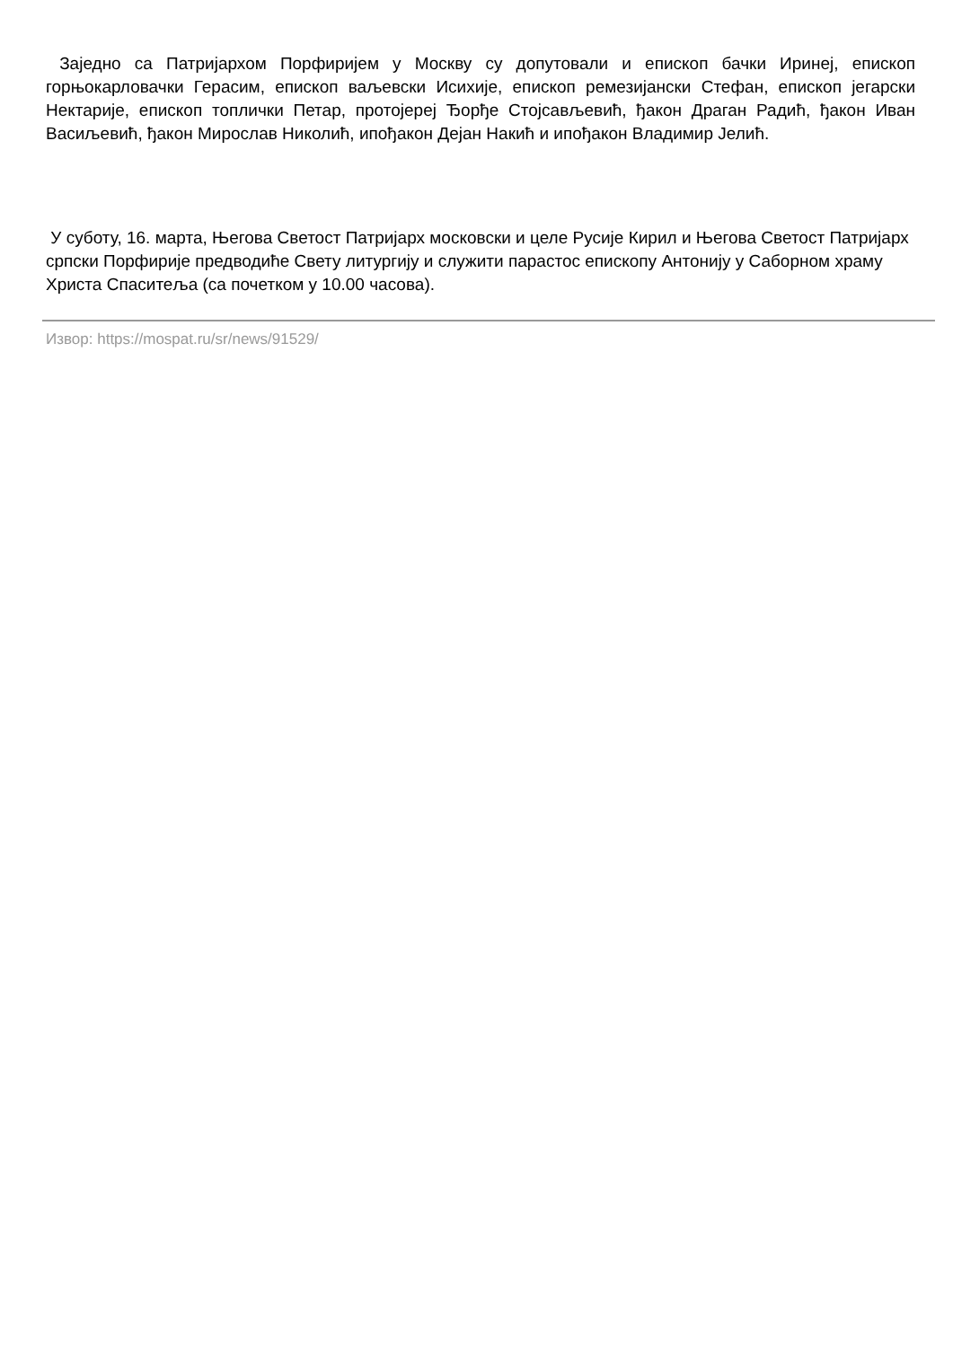Заједно са Патријархом Порфиријем у Москву су допутовали и епископ бачки Иринеј, епископ горњокарловачки Герасим, епископ ваљевски Исихије, епископ ремезијански Стефан, епископ јегарски Нектарије, епископ топлички Петар, протојереј Ђорђе Стојсављевић, ђакон Драган Радић, ђакон Иван Васиљевић, ђакон Мирослав Николић, ипођакон Дејан Накић и ипођакон Владимир Јелић.
У суботу, 16. марта, Његова Светост Патријарх московски и целе Русије Кирил и Његова Светост Патријарх српски Порфирије предводиће Свету литургију и служити парастос епископу Антонију у Саборном храму Христа Спаситеља (са почетком у 10.00 часова).
Извор: https://mospat.ru/sr/news/91529/